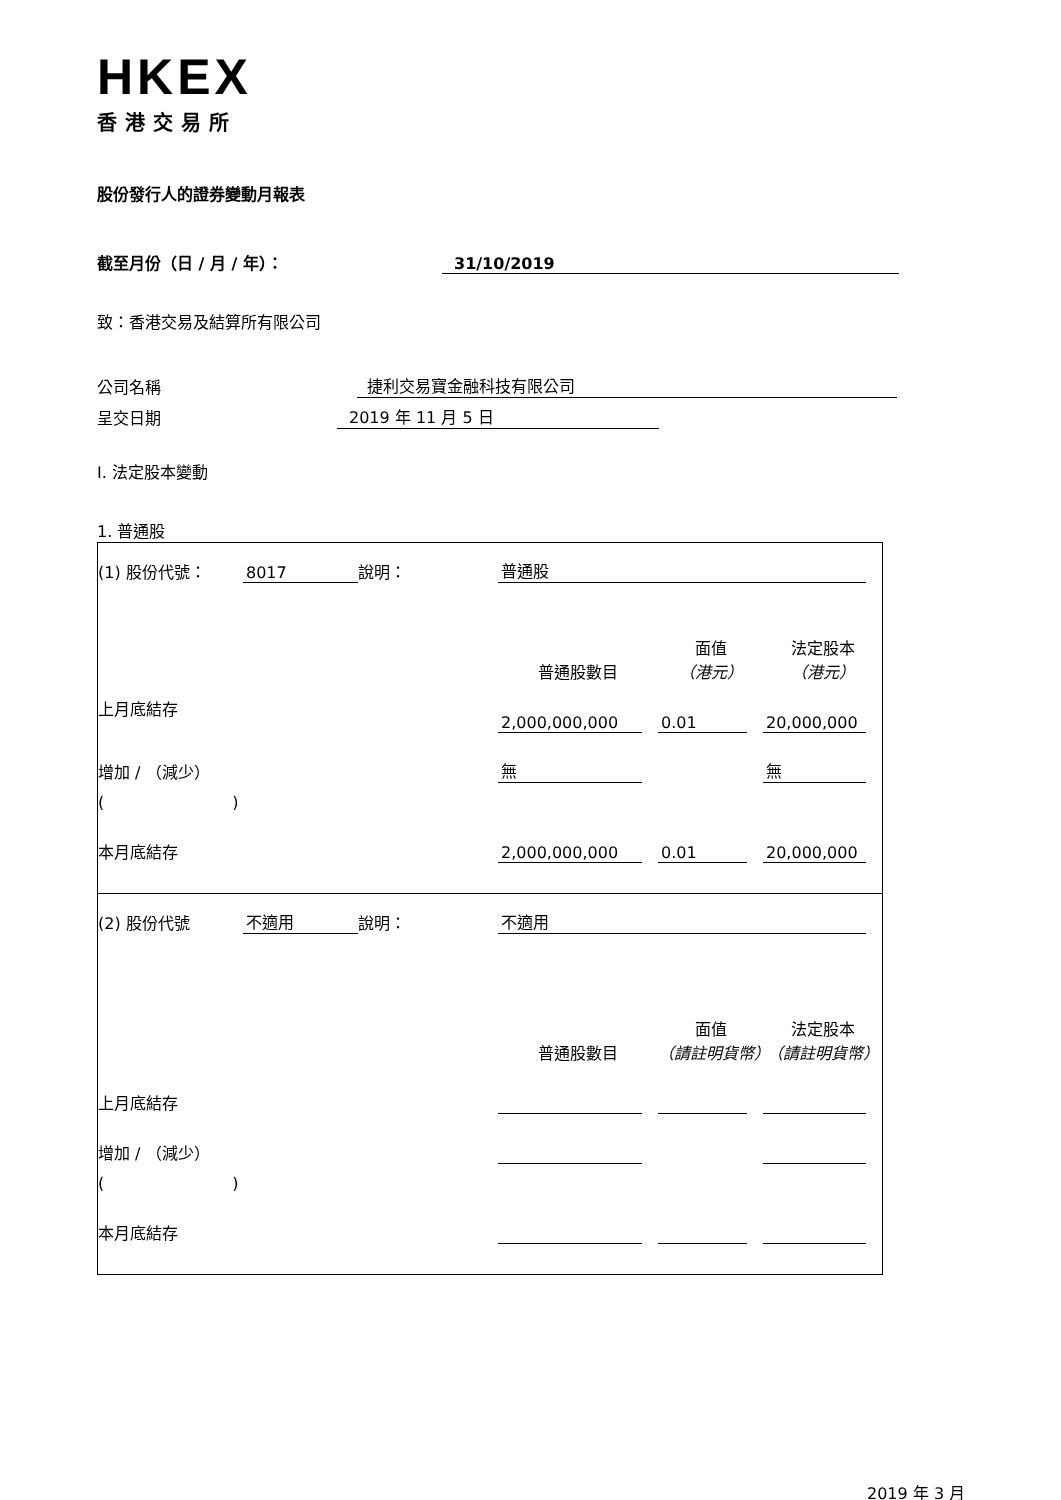HKEX
香港交易所
股份發行人的證券變動月報表
截至月份（日 / 月 / 年）：
31/10/2019
致：香港交易及結算所有限公司
公司名稱
捷利交易寶金融科技有限公司
呈交日期
2019 年 11 月 5 日
I. 法定股本變動
1. 普通股
| (1) 股份代號： | 8017 | 說明： | 普通股 | | |
| | | | 普通股數目 | 面值 （港元） | 法定股本 （港元） |
| 上月底結存 | | | 2,000,000,000 | 0.01 | 20,000,000 |
| 增加 / （減少） | | | 無 | | 無 |
| ( ) | | | | | |
| 本月底結存 | | | 2,000,000,000 | 0.01 | 20,000,000 |
| (2) 股份代號 | 不適用 | 說明： | 不適用 | | |
| | | | 普通股數目 | 面值 （請註明貨幣） | 法定股本 （請註明貨幣） |
| 上月底結存 | | | | | |
| 增加 / （減少） | | | | | |
| ( ) | | | | | |
| 本月底結存 | | | | | |
2019 年 3 月